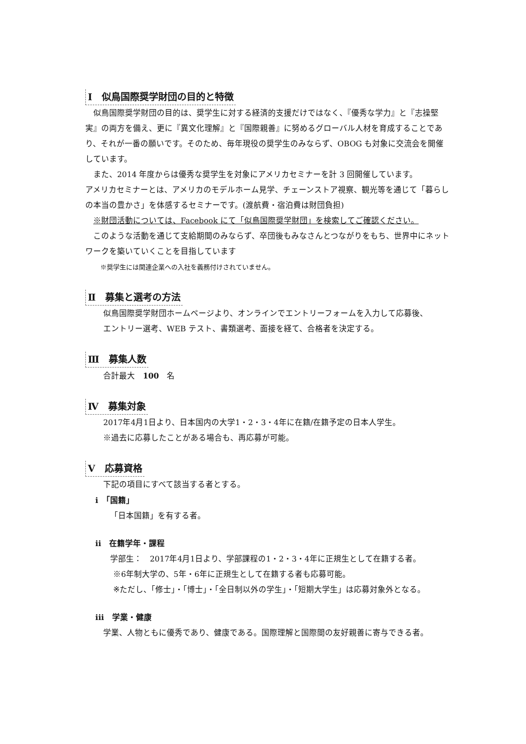Ⅰ　似鳥国際奨学財団の目的と特徴
　似鳥国際奨学財団の目的は、奨学生に対する経済的支援だけではなく、『優秀な学力』と『志操堅実』の両方を備え、更に『異文化理解』と『国際親善』に努めるグローバル人材を育成することであり、それが一番の願いです。そのため、毎年現役の奨学生のみならず、OBOG も対象に交流会を開催しています。
　また、2014 年度からは優秀な奨学生を対象にアメリカセミナーを計 3 回開催しています。
アメリカセミナーとは、アメリカのモデルホーム見学、チェーンストア視察、観光等を通じて「暮らしの本当の豊かさ」を体感するセミナーです。(渡航費・宿泊費は財団負担)
　※財団活動については、Facebook にて「似鳥国際奨学財団」を検索してご確認ください。
　このような活動を通じて支給期間のみならず、卒団後もみなさんとつながりをもち、世界中にネットワークを築いていくことを目指しています
※奨学生には関連企業への入社を義務付けされていません。
Ⅱ　募集と選考の方法
似鳥国際奨学財団ホームページより、オンラインでエントリーフォームを入力して応募後、
エントリー選考、WEB テスト、書類選考、面接を経て、合格者を決定する。
Ⅲ　募集人数
合計最大　100　名
Ⅳ　募集対象
2017年4月1日より、日本国内の大学1・2・3・4年に在籍/在籍予定の日本人学生。
※過去に応募したことがある場合も、再応募が可能。
Ⅴ　応募資格
下記の項目にすべて該当する者とする。
i　「国籍」
「日本国籍」を有する者。
ii　在籍学年・課程
学部生：　2017年4月1日より、学部課程の1・2・3・4年に正規生として在籍する者。
※6年制大学の、5年・6年に正規生として在籍する者も応募可能。
※ただし、「修士」・「博士」・「全日制以外の学生」・「短期大学生」は応募対象外となる。
iii　学業・健康
学業、人物ともに優秀であり、健康である。国際理解と国際間の友好親善に寄与できる者。